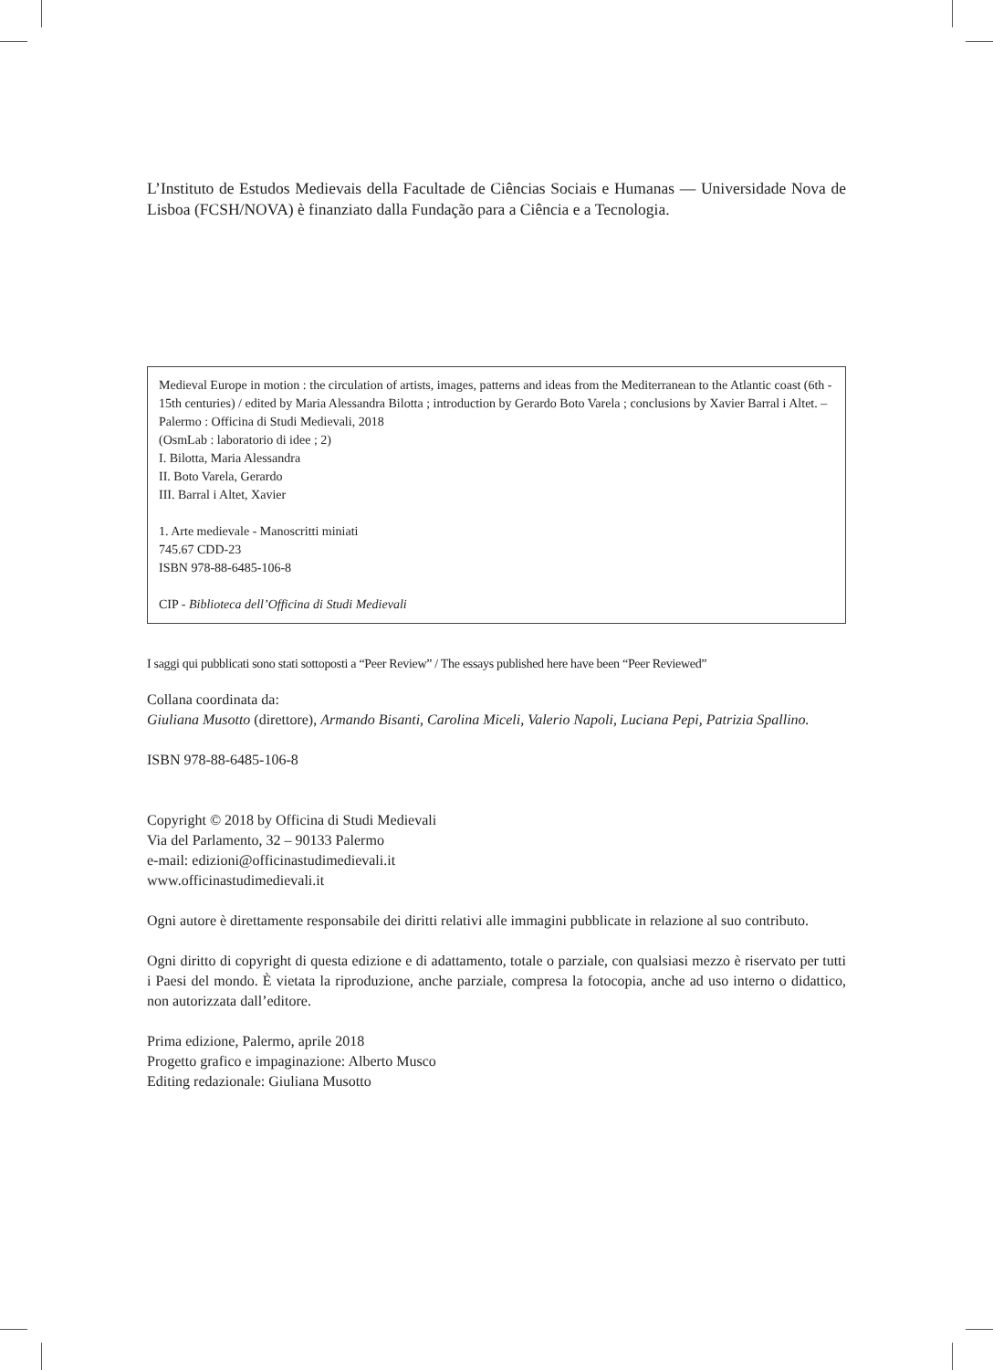L’Instituto de Estudos Medievais della Facultade de Ciências Sociais e Humanas — Universidade Nova de Lisboa (FCSH/NOVA) è finanziato dalla Fundação para a Ciência e a Tecnologia.
Medieval Europe in motion : the circulation of artists, images, patterns and ideas from the Mediterranean to the Atlantic coast (6th - 15th centuries) / edited by Maria Alessandra Bilotta ; introduction by Gerardo Boto Varela ; conclusions by Xavier Barral i Altet. – Palermo : Officina di Studi Medievali, 2018
(OsmLab : laboratorio di idee ; 2)
I. Bilotta, Maria Alessandra
II. Boto Varela, Gerardo
III. Barral i Altet, Xavier
1. Arte medievale - Manoscritti miniati
745.67 CDD-23
ISBN 978-88-6485-106-8
CIP - Biblioteca dell’Officina di Studi Medievali
I saggi qui pubblicati sono stati sottoposti a “Peer Review” / The essays published here have been “Peer Reviewed”
Collana coordinata da:
Giuliana Musotto (direttore), Armando Bisanti, Carolina Miceli, Valerio Napoli, Luciana Pepi, Patrizia Spallino.
ISBN 978-88-6485-106-8
Copyright © 2018 by Officina di Studi Medievali
Via del Parlamento, 32 – 90133 Palermo
e-mail: edizioni@officinastudimedievali.it
www.officinastudimedievali.it
Ogni autore è direttamente responsabile dei diritti relativi alle immagini pubblicate in relazione al suo contributo.
Ogni diritto di copyright di questa edizione e di adattamento, totale o parziale, con qualsiasi mezzo è riservato per tutti i Paesi del mondo. È vietata la riproduzione, anche parziale, compresa la fotocopia, anche ad uso interno o didattico, non autorizzata dall’editore.
Prima edizione, Palermo, aprile 2018
Progetto grafico e impaginazione: Alberto Musco
Editing redazionale: Giuliana Musotto